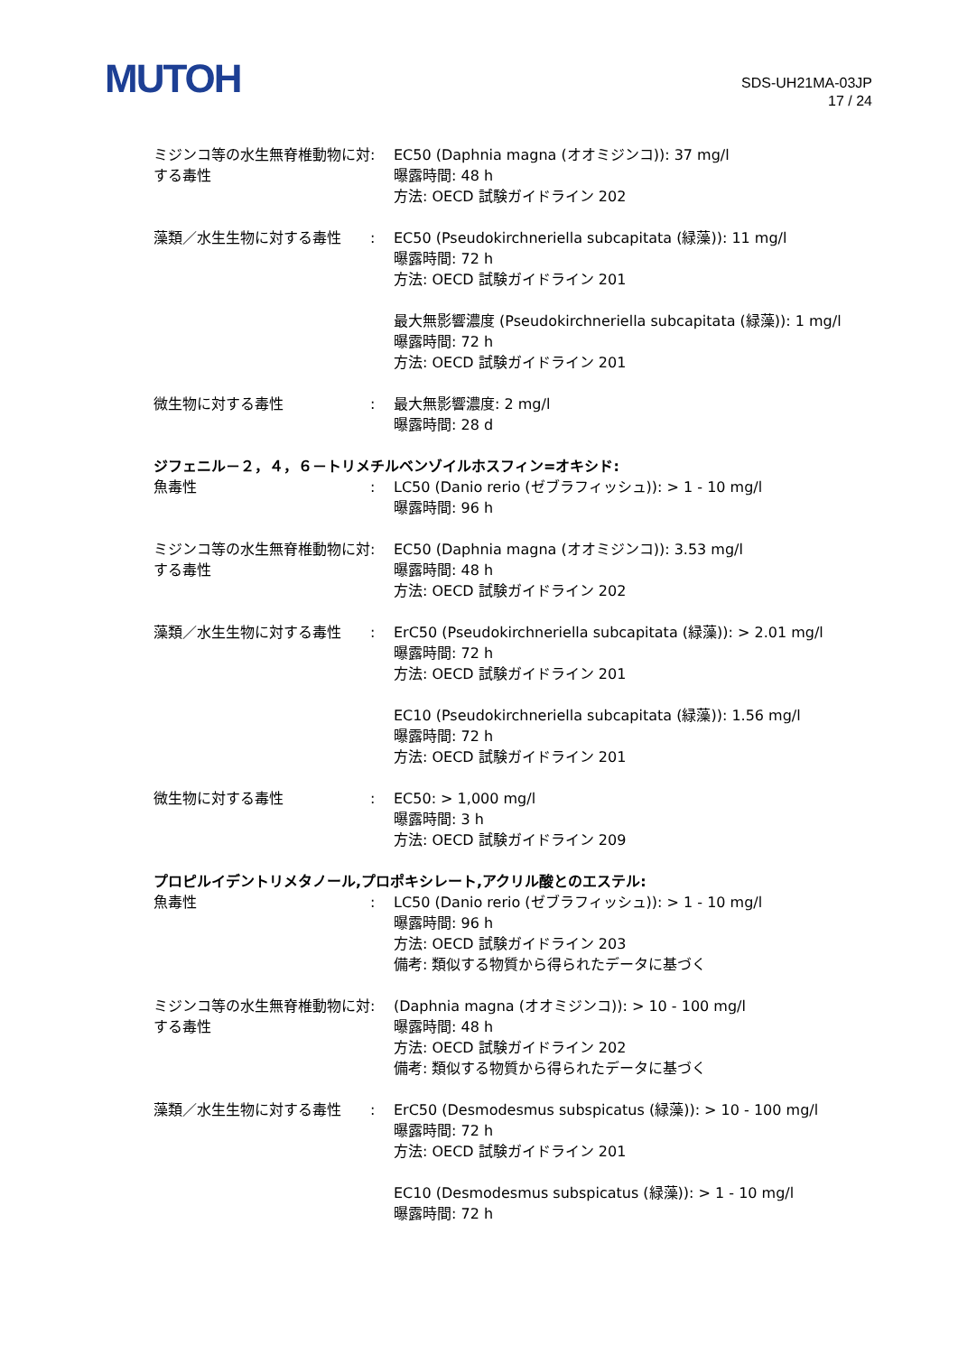MUTOH
SDS-UH21MA-03JP
17 / 24
| ミジンコ等の水生無脊椎動物に対する毒性 | : | EC50 (Daphnia magna (オオミジンコ)): 37 mg/l 曝露時間: 48 h 方法: OECD 試験ガイドライン 202 |
| 藻類／水生生物に対する毒性 | : | EC50 (Pseudokirchneriella subcapitata (緑藻)): 11 mg/l 曝露時間: 72 h 方法: OECD 試験ガイドライン 201 最大無影響濃度 (Pseudokirchneriella subcapitata (緑藻)): 1 mg/l 曝露時間: 72 h 方法: OECD 試験ガイドライン 201 |
| 微生物に対する毒性 | : | 最大無影響濃度: 2 mg/l 曝露時間: 28 d |
ジフェニル－２，４，６－トリメチルベンゾイルホスフィン=オキシド:
| 魚毒性 | : | LC50 (Danio rerio (ゼブラフィッシュ)): > 1 - 10 mg/l 曝露時間: 96 h |
| ミジンコ等の水生無脊椎動物に対する毒性 | : | EC50 (Daphnia magna (オオミジンコ)): 3.53 mg/l 曝露時間: 48 h 方法: OECD 試験ガイドライン 202 |
| 藻類／水生生物に対する毒性 | : | ErC50 (Pseudokirchneriella subcapitata (緑藻)): > 2.01 mg/l 曝露時間: 72 h 方法: OECD 試験ガイドライン 201 EC10 (Pseudokirchneriella subcapitata (緑藻)): 1.56 mg/l 曝露時間: 72 h 方法: OECD 試験ガイドライン 201 |
| 微生物に対する毒性 | : | EC50: > 1,000 mg/l 曝露時間: 3 h 方法: OECD 試験ガイドライン 209 |
プロピルイデントリメタノール,プロポキシレート,アクリル酸とのエステル:
| 魚毒性 | : | LC50 (Danio rerio (ゼブラフィッシュ)): > 1 - 10 mg/l 曝露時間: 96 h 方法: OECD 試験ガイドライン 203 備考: 類似する物質から得られたデータに基づく |
| ミジンコ等の水生無脊椎動物に対する毒性 | : | (Daphnia magna (オオミジンコ)): > 10 - 100 mg/l 曝露時間: 48 h 方法: OECD 試験ガイドライン 202 備考: 類似する物質から得られたデータに基づく |
| 藻類／水生生物に対する毒性 | : | ErC50 (Desmodesmus subspicatus (緑藻)): > 10 - 100 mg/l 曝露時間: 72 h 方法: OECD 試験ガイドライン 201 EC10 (Desmodesmus subspicatus (緑藻)): > 1 - 10 mg/l 曝露時間: 72 h |